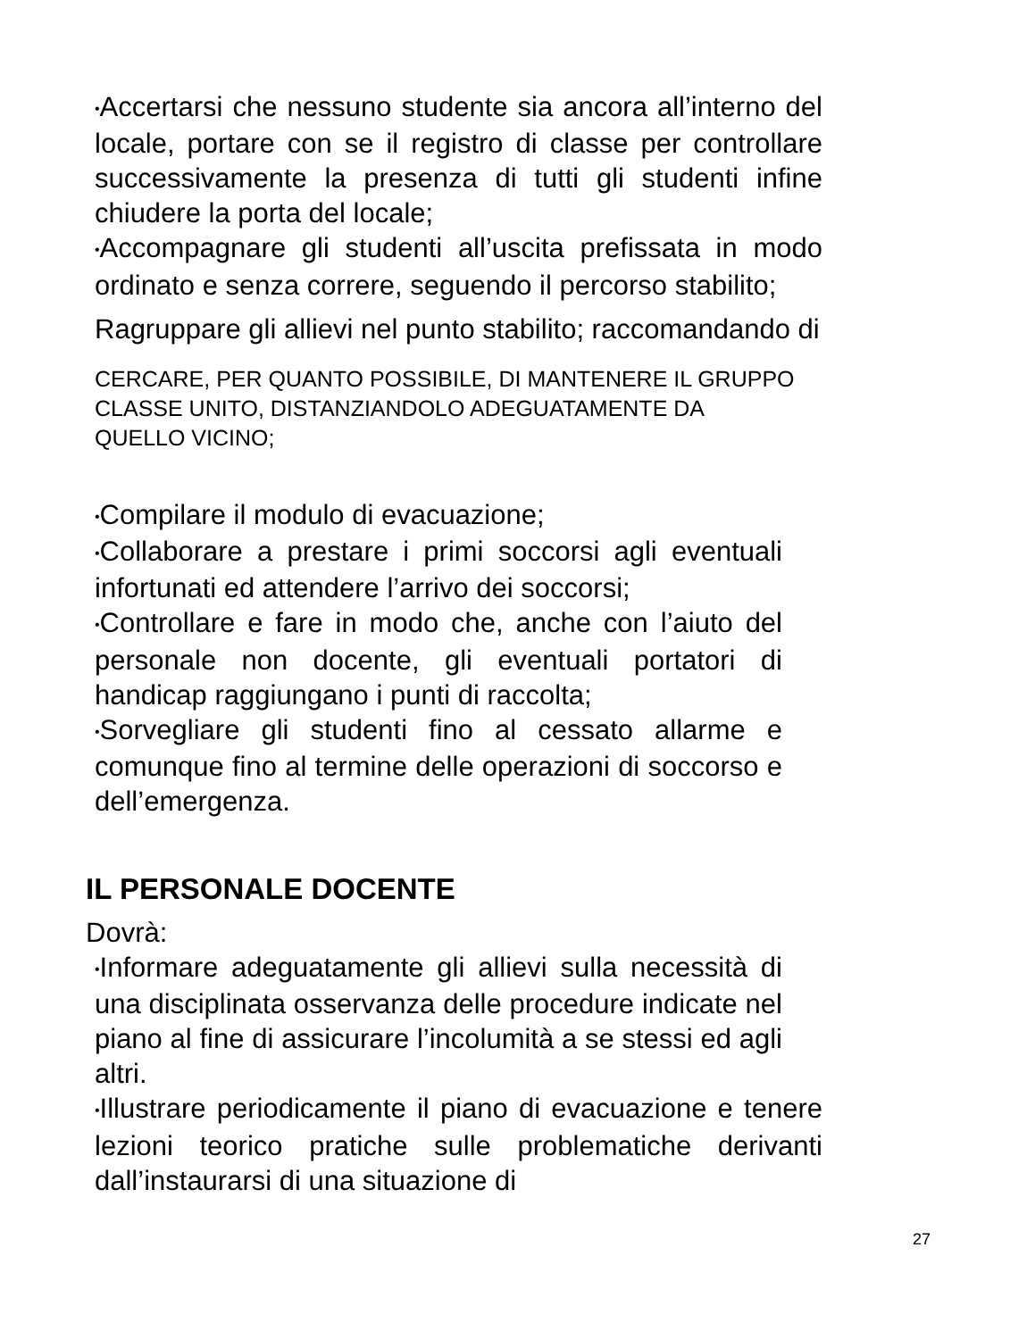•Accertarsi che nessuno studente sia ancora all’interno del locale, portare con se il registro di classe per controllare successivamente la presenza di tutti gli studenti infine chiudere la porta del locale;
•Accompagnare gli studenti all’uscita prefissata in modo ordinato e senza correre, seguendo il percorso stabilito;
Ragruppare gli allievi nel punto stabilito; raccomandando di
CERCARE, PER QUANTO POSSIBILE, DI MANTENERE IL GRUPPO
CLASSE UNITO, DISTANZIANDOLO ADEGUATAMENTE DA
QUELLO VICINO;
•Compilare il modulo di evacuazione;
•Collaborare a prestare i primi soccorsi agli eventuali infortunati ed attendere l’arrivo dei soccorsi;
•Controllare e fare in modo che, anche con l’aiuto del personale non docente, gli eventuali portatori di handicap raggiungano i punti di raccolta;
•Sorvegliare gli studenti fino al cessato allarme e comunque fino al termine delle operazioni di soccorso e dell’emergenza.
IL PERSONALE DOCENTE
Dovrà:
•Informare adeguatamente gli allievi sulla necessità di una disciplinata osservanza delle procedure indicate nel piano al fine di assicurare l’incolumità a se stessi ed agli altri.
•Illustrare periodicamente il piano di evacuazione e tenere lezioni teorico pratiche sulle problematiche derivanti dall’instaurarsi di una situazione di
27